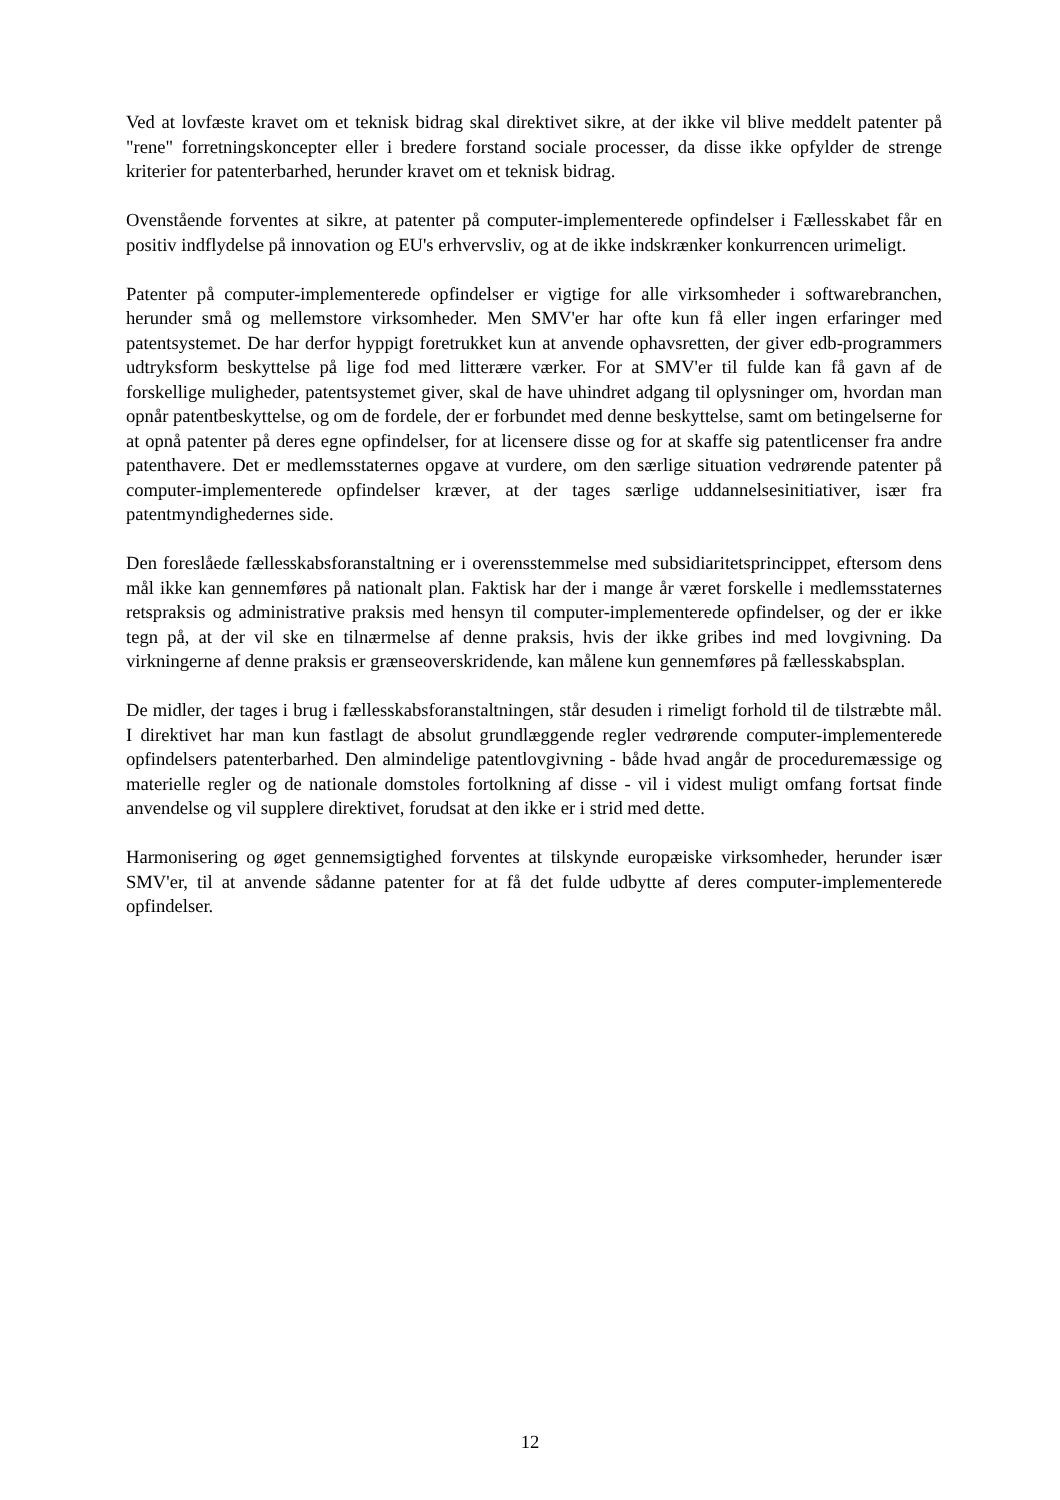Ved at lovfæste kravet om et teknisk bidrag skal direktivet sikre, at der ikke vil blive meddelt patenter på "rene" forretningskoncepter eller i bredere forstand sociale processer, da disse ikke opfylder de strenge kriterier for patenterbarhed, herunder kravet om et teknisk bidrag.
Ovenstående forventes at sikre, at patenter på computer-implementerede opfindelser i Fællesskabet får en positiv indflydelse på innovation og EU's erhvervsliv, og at de ikke indskrænker konkurrencen urimeligt.
Patenter på computer-implementerede opfindelser er vigtige for alle virksomheder i softwarebranchen, herunder små og mellemstore virksomheder. Men SMV'er har ofte kun få eller ingen erfaringer med patentsystemet. De har derfor hyppigt foretrukket kun at anvende ophavsretten, der giver edb-programmers udtryksform beskyttelse på lige fod med litterære værker. For at SMV'er til fulde kan få gavn af de forskellige muligheder, patentsystemet giver, skal de have uhindret adgang til oplysninger om, hvordan man opnår patentbeskyttelse, og om de fordele, der er forbundet med denne beskyttelse, samt om betingelserne for at opnå patenter på deres egne opfindelser, for at licensere disse og for at skaffe sig patentlicenser fra andre patenthavere. Det er medlemsstaternes opgave at vurdere, om den særlige situation vedrørende patenter på computer-implementerede opfindelser kræver, at der tages særlige uddannelsesinitiativer, især fra patentmyndighedernes side.
Den foreslåede fællesskabsforanstaltning er i overensstemmelse med subsidiaritetsprincippet, eftersom dens mål ikke kan gennemføres på nationalt plan. Faktisk har der i mange år været forskelle i medlemsstaternes retspraksis og administrative praksis med hensyn til computer-implementerede opfindelser, og der er ikke tegn på, at der vil ske en tilnærmelse af denne praksis, hvis der ikke gribes ind med lovgivning. Da virkningerne af denne praksis er grænseoverskridende, kan målene kun gennemføres på fællesskabsplan.
De midler, der tages i brug i fællesskabsforanstaltningen, står desuden i rimeligt forhold til de tilstræbte mål. I direktivet har man kun fastlagt de absolut grundlæggende regler vedrørende computer-implementerede opfindelsers patenterbarhed. Den almindelige patentlovgivning - både hvad angår de proceduremæssige og materielle regler og de nationale domstoles fortolkning af disse - vil i videst muligt omfang fortsat finde anvendelse og vil supplere direktivet, forudsat at den ikke er i strid med dette.
Harmonisering og øget gennemsigtighed forventes at tilskynde europæiske virksomheder, herunder især SMV'er, til at anvende sådanne patenter for at få det fulde udbytte af deres computer-implementerede opfindelser.
12